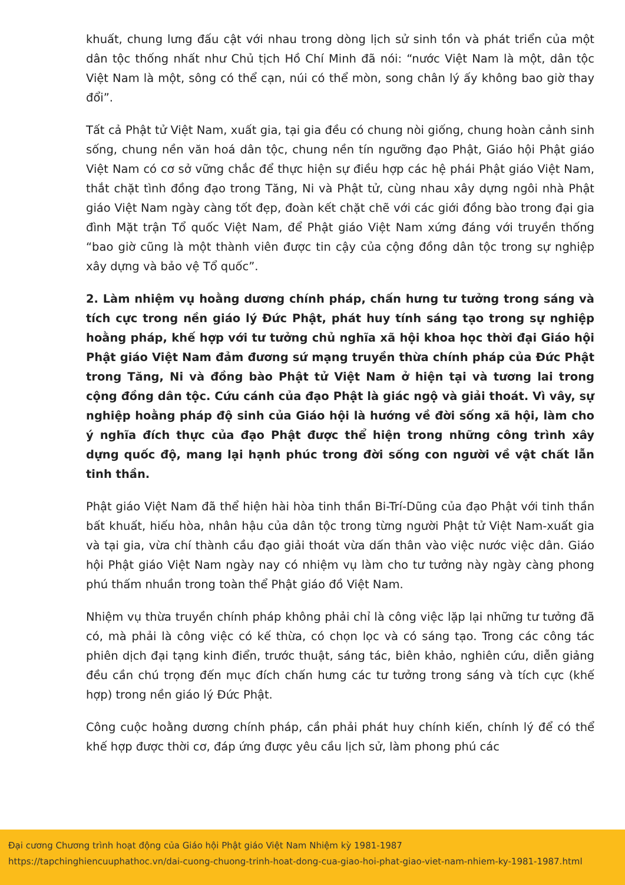khuất, chung lưng đấu cật với nhau trong dòng lịch sử sinh tồn và phát triển của một dân tộc thống nhất như Chủ tịch Hồ Chí Minh đã nói: “nước Việt Nam là một, dân tộc Việt Nam là một, sông có thể cạn, núi có thể mòn, song chân lý ấy không bao giờ thay đổi”.
Tất cả Phật tử Việt Nam, xuất gia, tại gia đều có chung nòi giống, chung hoàn cảnh sinh sống, chung nền văn hoá dân tộc, chung nền tín ngưỡng đạo Phật, Giáo hội Phật giáo Việt Nam có cơ sở vững chắc để thực hiện sự điều hợp các hệ phái Phật giáo Việt Nam, thắt chặt tình đồng đạo trong Tăng, Ni và Phật tử, cùng nhau xây dựng ngôi nhà Phật giáo Việt Nam ngày càng tốt đẹp, đoàn kết chặt chẽ với các giới đồng bào trong đại gia đình Mặt trận Tổ quốc Việt Nam, để Phật giáo Việt Nam xứng đáng với truyền thống “bao giờ cũng là một thành viên được tin cậy của cộng đồng dân tộc trong sự nghiệp xây dựng và bảo vệ Tổ quốc”.
2. Làm nhiệm vụ hoằng dương chính pháp, chấn hưng tư tưởng trong sáng và tích cực trong nền giáo lý Đức Phật, phát huy tính sáng tạo trong sự nghiệp hoằng pháp, khế hợp với tư tưởng chủ nghĩa xã hội khoa học thời đại Giáo hội Phật giáo Việt Nam đảm đương sứ mạng truyền thừa chính pháp của Đức Phật trong Tăng, Ni và đồng bào Phật tử Việt Nam ở hiện tại và tương lai trong cộng đồng dân tộc. Cứu cánh của đạo Phật là giác ngộ và giải thoát. Vì vây, sự nghiệp hoằng pháp độ sinh của Giáo hội là hướng về đời sống xã hội, làm cho ý nghĩa đích thực của đạo Phật được thể hiện trong những công trình xây dựng quốc độ, mang lại hạnh phúc trong đời sống con người về vật chất lẫn tinh thần.
Phật giáo Việt Nam đã thể hiện hài hòa tinh thần Bi-Trí-Dũng của đạo Phật với tinh thần bất khuất, hiếu hòa, nhân hậu của dân tộc trong từng người Phật tử Việt Nam-xuất gia và tại gia, vừa chí thành cầu đạo giải thoát vừa dấn thân vào việc nước việc dân. Giáo hội Phật giáo Việt Nam ngày nay có nhiệm vụ làm cho tư tưởng này ngày càng phong phú thấm nhuần trong toàn thể Phật giáo đồ Việt Nam.
Nhiệm vụ thừa truyền chính pháp không phải chỉ là công việc lặp lại những tư tưởng đã có, mà phải là công việc có kế thừa, có chọn lọc và có sáng tạo. Trong các công tác phiên dịch đại tạng kinh điển, trước thuật, sáng tác, biên khảo, nghiên cứu, diễn giảng đều cần chú trọng đến mục đích chấn hưng các tư tưởng trong sáng và tích cực (khế hợp) trong nền giáo lý Đức Phật.
Công cuộc hoằng dương chính pháp, cần phải phát huy chính kiến, chính lý để có thể khế hợp được thời cơ, đáp ứng được yêu cầu lịch sử, làm phong phú các
Đại cương Chương trình hoạt động của Giáo hội Phật giáo Việt Nam Nhiệm kỳ 1981-1987
https://tapchinghiencuuphathoc.vn/dai-cuong-chuong-trinh-hoat-dong-cua-giao-hoi-phat-giao-viet-nam-nhiem-ky-1981-1987.html